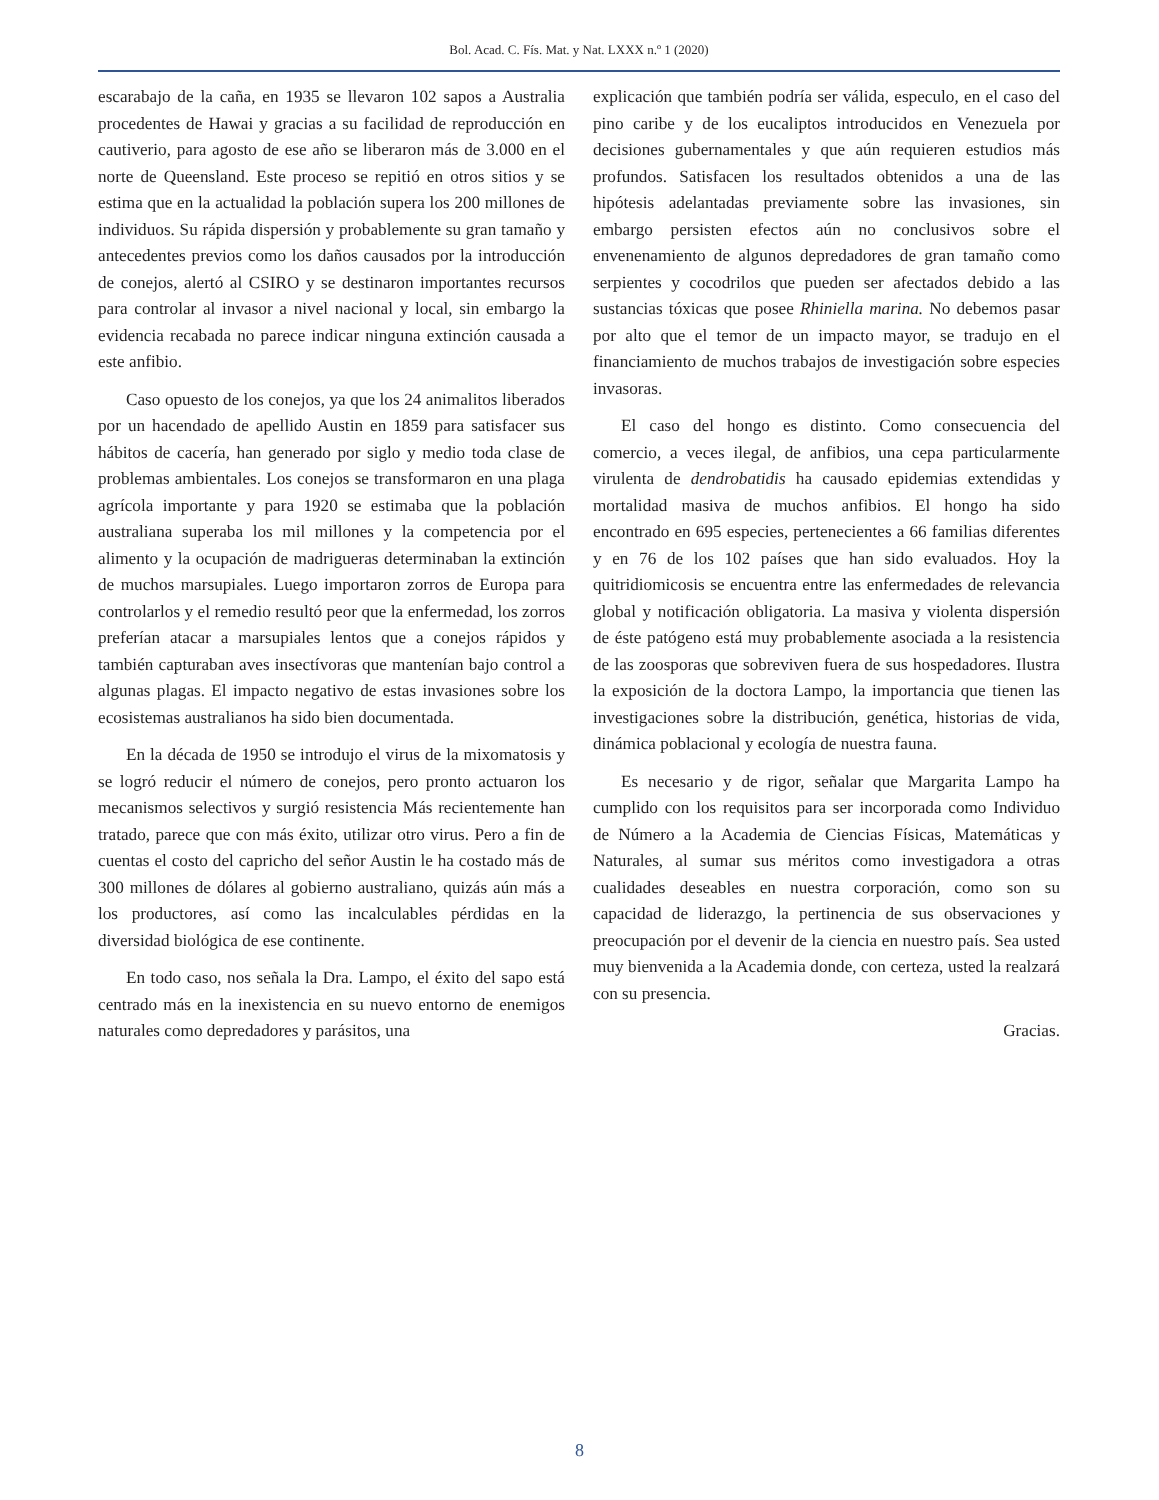Bol. Acad. C. Fís. Mat. y Nat. LXXX n.º 1 (2020)
escarabajo de la caña, en 1935 se llevaron 102 sapos a Australia procedentes de Hawai y gracias a su facilidad de reproducción en cautiverio, para agosto de ese año se liberaron más de 3.000 en el norte de Queensland. Este proceso se repitió en otros sitios y se estima que en la actualidad la población supera los 200 millones de individuos. Su rápida dispersión y probablemente su gran tamaño y antecedentes previos como los daños causados por la introducción de conejos, alertó al CSIRO y se destinaron importantes recursos para controlar al invasor a nivel nacional y local, sin embargo la evidencia recabada no parece indicar ninguna extinción causada a este anfibio.
Caso opuesto de los conejos, ya que los 24 animalitos liberados por un hacendado de apellido Austin en 1859 para satisfacer sus hábitos de cacería, han generado por siglo y medio toda clase de problemas ambientales. Los conejos se transformaron en una plaga agrícola importante y para 1920 se estimaba que la población australiana superaba los mil millones y la competencia por el alimento y la ocupación de madrigueras determinaban la extinción de muchos marsupiales. Luego importaron zorros de Europa para controlarlos y el remedio resultó peor que la enfermedad, los zorros preferían atacar a marsupiales lentos que a conejos rápidos y también capturaban aves insectívoras que mantenían bajo control a algunas plagas. El impacto negativo de estas invasiones sobre los ecosistemas australianos ha sido bien documentada.
En la década de 1950 se introdujo el virus de la mixomatosis y se logró reducir el número de conejos, pero pronto actuaron los mecanismos selectivos y surgió resistencia Más recientemente han tratado, parece que con más éxito, utilizar otro virus. Pero a fin de cuentas el costo del capricho del señor Austin le ha costado más de 300 millones de dólares al gobierno australiano, quizás aún más a los productores, así como las incalculables pérdidas en la diversidad biológica de ese continente.
En todo caso, nos señala la Dra. Lampo, el éxito del sapo está centrado más en la inexistencia en su nuevo entorno de enemigos naturales como depredadores y parásitos, una
explicación que también podría ser válida, especulo, en el caso del pino caribe y de los eucaliptos introducidos en Venezuela por decisiones gubernamentales y que aún requieren estudios más profundos. Satisfacen los resultados obtenidos a una de las hipótesis adelantadas previamente sobre las invasiones, sin embargo persisten efectos aún no conclusivos sobre el envenenamiento de algunos depredadores de gran tamaño como serpientes y cocodrilos que pueden ser afectados debido a las sustancias tóxicas que posee Rhiniella marina. No debemos pasar por alto que el temor de un impacto mayor, se tradujo en el financiamiento de muchos trabajos de investigación sobre especies invasoras.
El caso del hongo es distinto. Como consecuencia del comercio, a veces ilegal, de anfibios, una cepa particularmente virulenta de dendrobatidis ha causado epidemias extendidas y mortalidad masiva de muchos anfibios. El hongo ha sido encontrado en 695 especies, pertenecientes a 66 familias diferentes y en 76 de los 102 países que han sido evaluados. Hoy la quitridiomicosis se encuentra entre las enfermedades de relevancia global y notificación obligatoria. La masiva y violenta dispersión de éste patógeno está muy probablemente asociada a la resistencia de las zoosporas que sobreviven fuera de sus hospedadores. Ilustra la exposición de la doctora Lampo, la importancia que tienen las investigaciones sobre la distribución, genética, historias de vida, dinámica poblacional y ecología de nuestra fauna.
Es necesario y de rigor, señalar que Margarita Lampo ha cumplido con los requisitos para ser incorporada como Individuo de Número a la Academia de Ciencias Físicas, Matemáticas y Naturales, al sumar sus méritos como investigadora a otras cualidades deseables en nuestra corporación, como son su capacidad de liderazgo, la pertinencia de sus observaciones y preocupación por el devenir de la ciencia en nuestro país. Sea usted muy bienvenida a la Academia donde, con certeza, usted la realzará con su presencia.
Gracias.
8